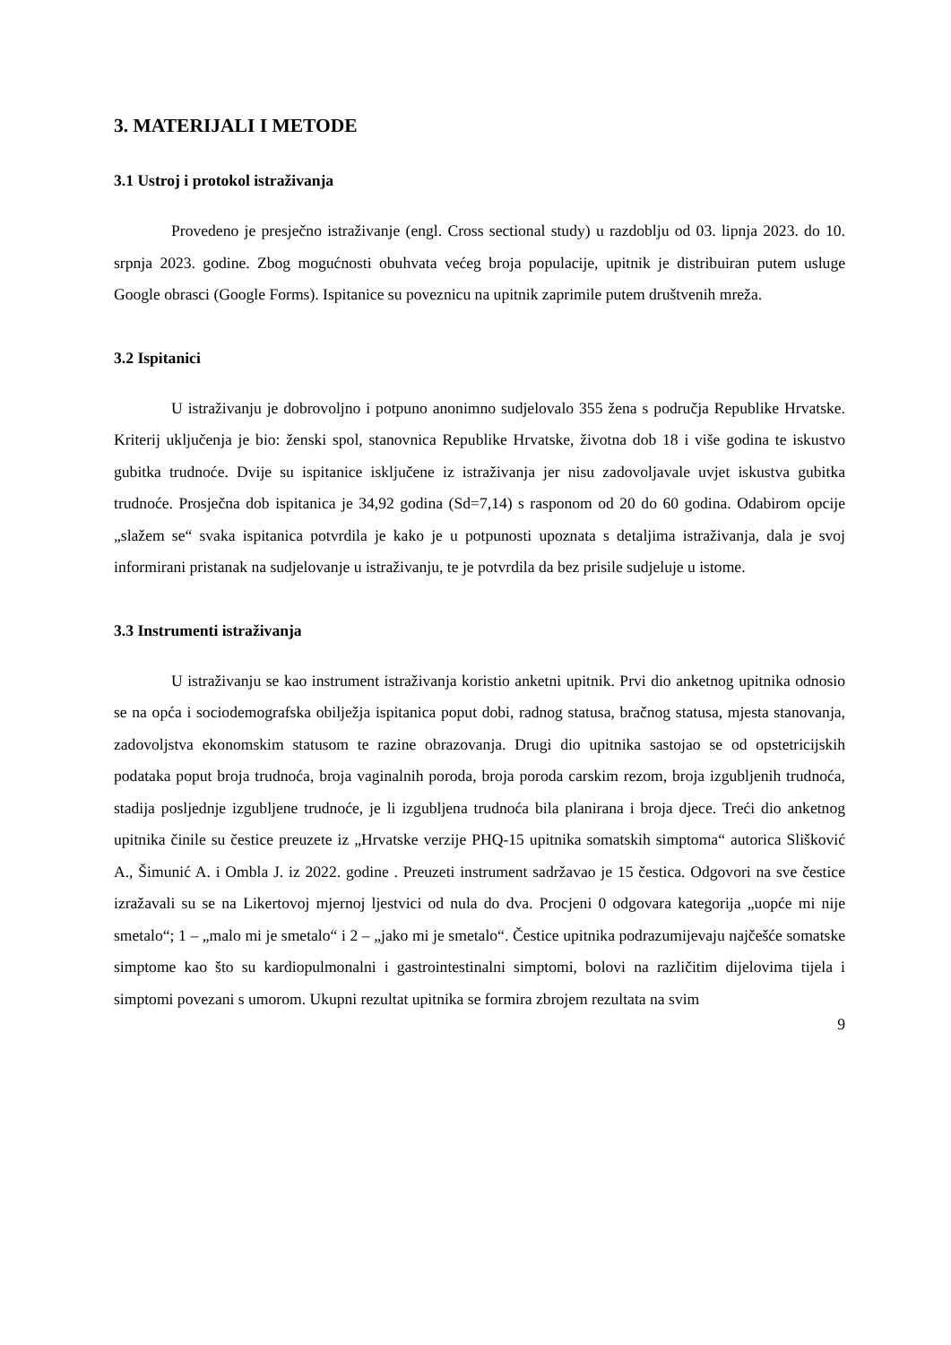3. MATERIJALI I METODE
3.1 Ustroj i protokol istraživanja
Provedeno je presječno istraživanje (engl. Cross sectional study) u razdoblju od 03. lipnja 2023. do 10. srpnja 2023. godine. Zbog mogućnosti obuhvata većeg broja populacije, upitnik je distribuiran putem usluge Google obrasci (Google Forms). Ispitanice su poveznicu na upitnik zaprimile putem društvenih mreža.
3.2 Ispitanici
U istraživanju je dobrovoljno i potpuno anonimno sudjelovalo 355 žena s područja Republike Hrvatske. Kriterij uključenja je bio: ženski spol, stanovnica Republike Hrvatske, životna dob 18 i više godina te iskustvo gubitka trudnoće. Dvije su ispitanice isključene iz istraživanja jer nisu zadovoljavale uvjet iskustva gubitka trudnoće. Prosječna dob ispitanica je 34,92 godina (Sd=7,14) s rasponom od 20 do 60 godina. Odabirom opcije „slažem se“ svaka ispitanica potvrdila je kako je u potpunosti upoznata s detaljima istraživanja, dala je svoj informirani pristanak na sudjelovanje u istraživanju, te je potvrdila da bez prisile sudjeluje u istome.
3.3 Instrumenti istraživanja
U istraživanju se kao instrument istraživanja koristio anketni upitnik. Prvi dio anketnog upitnika odnosio se na opća i sociodemografska obilježja ispitanica poput dobi, radnog statusa, bračnog statusa, mjesta stanovanja, zadovoljstva ekonomskim statusom te razine obrazovanja. Drugi dio upitnika sastojao se od opstetricijskih podataka poput broja trudnoća, broja vaginalnih poroda, broja poroda carskim rezom, broja izgubljenih trudnoća, stadija posljednje izgubljene trudnoće, je li izgubljena trudnoća bila planirana i broja djece. Treći dio anketnog upitnika činile su čestice preuzete iz „Hrvatske verzije PHQ-15 upitnika somatskih simptoma“ autorica Slišković A., Šimunić A. i Ombla J. iz 2022. godine . Preuzeti instrument sadržavao je 15 čestica. Odgovori na sve čestice izražavali su se na Likertovoj mjernoj ljestvici od nula do dva. Procjeni 0 odgovara kategorija „uopće mi nije smetalo“; 1 – „malo mi je smetalo“ i 2 – „jako mi je smetalo“. Čestice upitnika podrazumijevaju najčešće somatske simptome kao što su kardiopulmonalni i gastrointestinalni simptomi, bolovi na različitim dijelovima tijela i simptomi povezani s umorom. Ukupni rezultat upitnika se formira zbrojem rezultata na svim
9